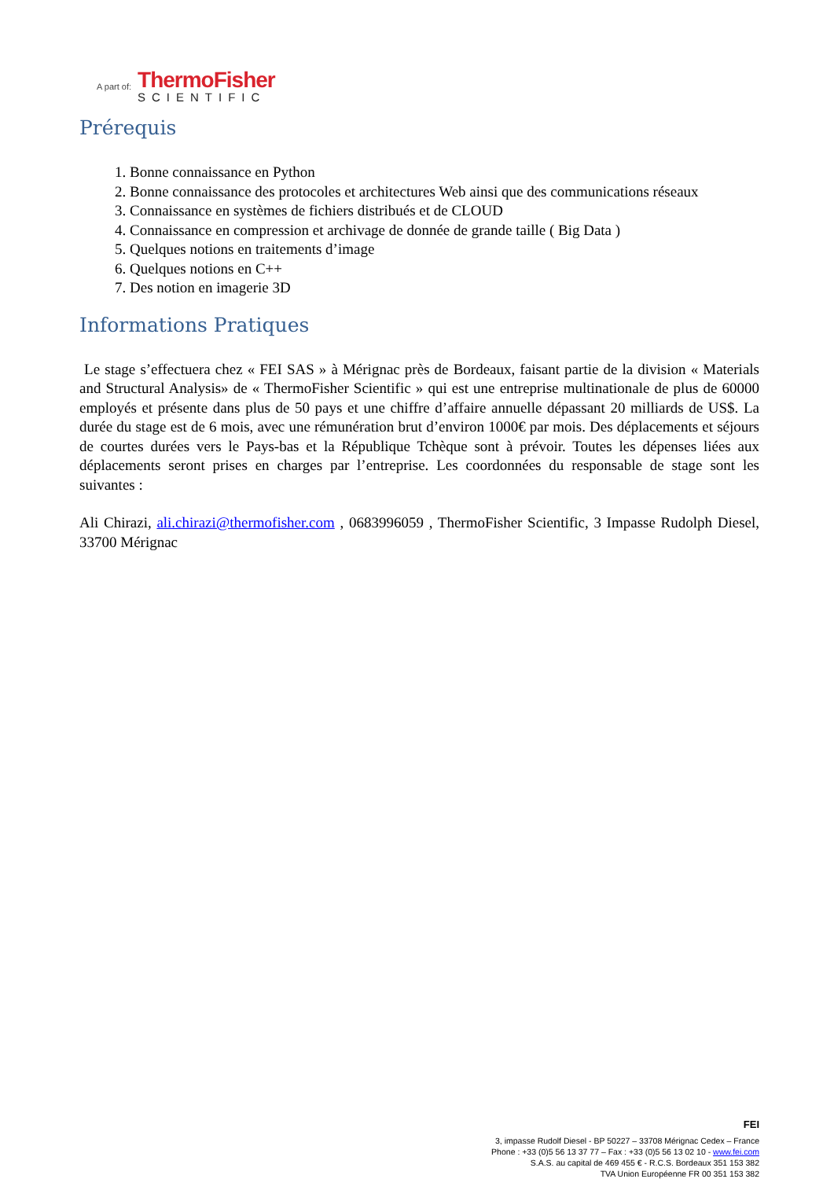A part of:
ThermoFisher
SCIENTIFIC
Prérequis
1. Bonne connaissance en Python
2. Bonne connaissance des protocoles et architectures Web ainsi que des communications réseaux
3. Connaissance en systèmes de fichiers distribués et de CLOUD
4. Connaissance en compression et archivage de donnée de grande taille ( Big Data )
5. Quelques notions en traitements d’image
6. Quelques notions en C++
7. Des notion en imagerie 3D
Informations Pratiques
Le stage s’effectuera chez « FEI SAS » à Mérignac près de Bordeaux, faisant partie de la division « Materials and Structural Analysis» de « ThermoFisher Scientific » qui est une entreprise multinationale de plus de 60000 employés et présente dans plus de 50 pays et une chiffre d’affaire annuelle dépassant 20 milliards de US$. La durée du stage est de 6 mois, avec une rémunération brut d’environ 1000€ par mois. Des déplacements et séjours de courtes durées vers le Pays-bas et la République Tchèque sont à prévoir. Toutes les dépenses liées aux déplacements seront prises en charges par l’entreprise. Les coordonnées du responsable de stage sont les suivantes :
Ali Chirazi, ali.chirazi@thermofisher.com , 0683996059 , ThermoFisher Scientific, 3 Impasse Rudolph Diesel, 33700 Mérignac
FEI
3, impasse Rudolf Diesel - BP 50227 – 33708 Mérignac Cedex – France
Phone : +33 (0)5 56 13 37 77 – Fax : +33 (0)5 56 13 02 10 - www.fei.com
S.A.S. au capital de 469 455 € - R.C.S. Bordeaux 351 153 382
TVA Union Européenne FR 00 351 153 382